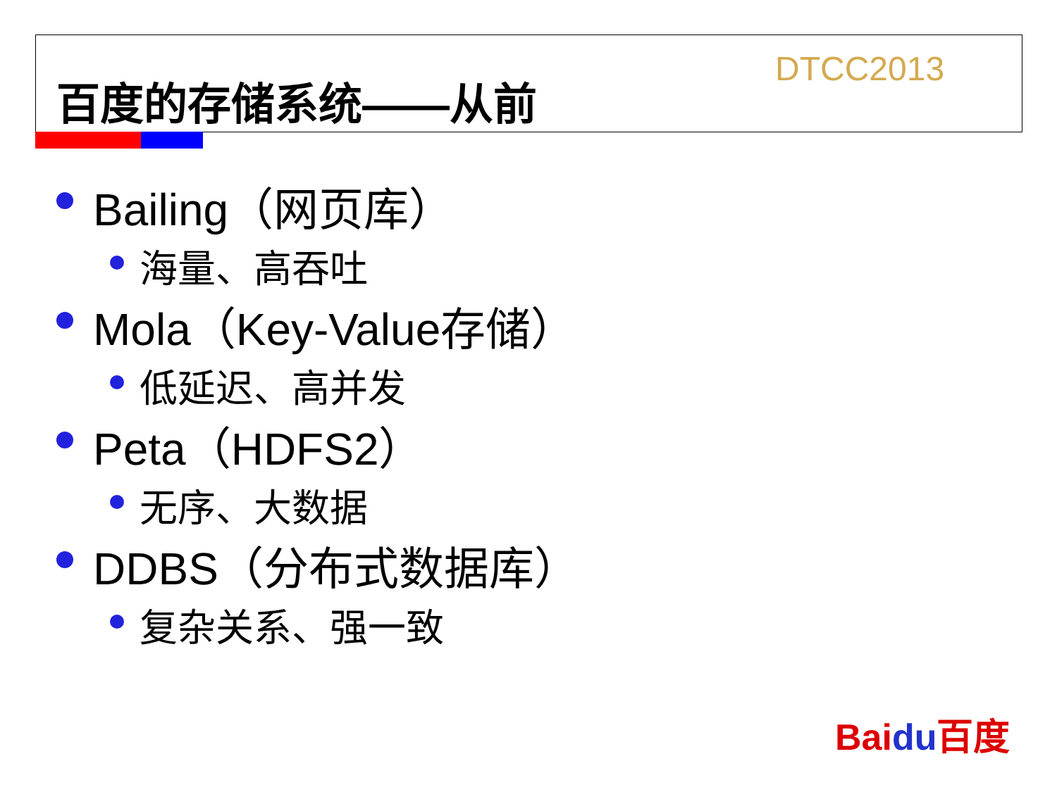百度的存储系统——从前 DTCC2013
Bailing（网页库）
海量、高吞吐
Mola（Key-Value存储）
低延迟、高并发
Peta（HDFS2）
无序、大数据
DDBS（分布式数据库）
复杂关系、强一致
Baidu百度